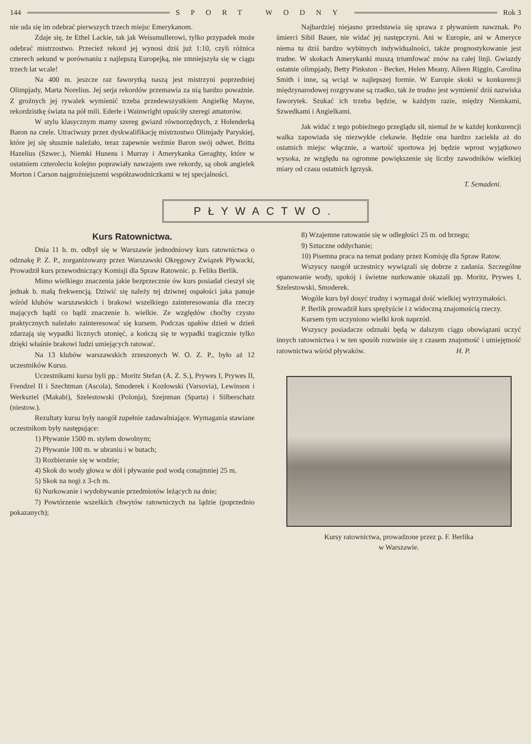144 SPORT WODNY Rok 3
nie uda się im odebrać pierwszych trzech miejsc Emerykanom.
Zdaje się, że Ethel Lackie, tak jak Weissmullerowi, tylko przypadek może odebrać mistrzostwo. Przecież rekord jej wynosi dziś już 1:10, czyli różnica czterech sekund w porównaniu z najlepszą Europejką, nie zmniejszyła się w ciągu trzech lat wcale!
Na 400 m. jeszcze raz faworytką naszą jest mistrzyni poprzedniej Olimpjady, Marta Norelius. Jej serja rekordów przemawia za nią bardzo poważnie. Z groźnych jej rywalek wymienić trzeba przedewszystkiem Angielkę Mayne, rekordzistkę świata na pół mili. Ederle i Wainwright opuściły szeregi amatorów.
W stylu klasycznym mamy szereg gwiazd równorzędnych, z Holenderką Baron na czele. Utraciwszy przez dyskwalifikację mistrzostwo Olimjady Paryskiej, które jej się słusznie należało, teraz zapewnie weźmie Baron swój odwet. Britta Hazelius (Szwec.), Niemki Hunens i Murray i Amerykanka Geraghty, które w ostatniem czteroleciu kolejno poprawiały nawzajem swe rekordy, są obok angielek Morton i Carson najgroźniejszemi współzawodniczkami w tej specjalności.
Najbardziej niejasno przedstawia się sprawa z pływaniem nawznak. Po śmierci Sibil Bauer, nie widać jej następczyni. Ani w Europie, ani w Ameryce niema tu dziś bardzo wybitnych indywidualności, także prognostykowanie jest trudne. W skokach Amerykanki muszą triumfować znów na całej linji. Gwiazdy ostatnie olimpjady, Betty Pinkston - Becker, Helen Meany, Aileen Riggin, Carolina Smith i inne, są wciąż w najlepszej formie. W Europie skoki w konkurencji międzynarodowej rozgrywane są rzadko, tak że trudno jest wymienić dziś nazwiska faworytek. Szukać ich trzeba będzie, w każdym razie, między Niemkami, Szwedkami i Angielkami.
Jak widać z tego pobieżnego przeglądu sił, niemal że w każdej konkurencji walka zapowiada się niezwykle ciekawie. Będzie ona bardzo zaciekła aż do ostatnich miejsc włącznie, a wartość sportowa jej będzie wprost wyjątkowo wysoka, ze względu na ogromne powiększenie się liczby zawodników wielkiej miary od czasu ostatnich Igrzysk.
T. Semadeni.
PŁYWACTWO.
Kurs Ratownictwa.
Dnia 11 b. m. odbył się w Warszawie jednodniowy kurs ratownictwa o odznakę P. Z. P., zorganizowany przez Warszawski Okręgowy Związek Pływacki, Prowadził kurs przewodniczący Komisji dla Spraw Ratownic. p. Feliks Berlik.
Mimo wielkiego znaczenia jakie bezprzecznie ów kurs posiadał cieszył się jednak b. małą frekwencją. Dziwić się należy tej dziwnej ospałości jaka panuje wśród klubów warszawskich i brakowi wszelkiego zainteresowania dla rzeczy mających bądź co bądź znaczenie b. wielkie. Ze względów choćby czysto praktycznych należało zainteresować się kursem. Podczas upałów dzień w dzień zdarzają się wypadki licznych utonięć, a kończą się te wypadki tragicznie tylko dzięki właśnie brakowi ludzi umiejących ratować.
Na 13 klubów warszawskich zrzeszonych W. O. Z. P., było aż 12 uczestników Kursu.
Uczestnikami kursu byli pp.: Moritz Stefan (A. Z. S.), Prywes I, Prywes II, Frendzel II i Szechtman (Ascola), Smoderek i Kozłowski (Varsovia), Lewinson i Werksztel (Makabi), Szelestowski (Polonja), Szejnman (Sparta) i Silberschatz (niestow.).
Rezultaty kursu były naogół zupełnie zadawalniające. Wymagania stawiane uczestnikom były następujące:
1) Pływanie 1500 m. stylem dowolnym;
2) Pływanie 100 m. w ubraniu i w butach;
3) Rozbieranie się w wodzie;
4) Skok do wody głowa w dół i pływanie pod wodą conajmniej 25 m.
5) Skok na nogi z 3-ch m.
6) Nurkowanie i wydobywanie przedmiotów leżących na dnie;
7) Powtórzenie wszelkich chwytów ratowniczych na lądzie (poprzednio pokazanych);
8) Wzajemne ratowanie się w odległości 25 m. od brzegu;
9) Sztuczne oddychanie;
10) Pisemna praca na temat podany przez Komisję dla Spraw Ratow.
Wszyscy naogół uczestnicy wywiązali się dobrze z zadania. Szczególne opanowanie wody, spokój i świetne nurkowanie okazali pp. Moritz, Prywes I, Szelestowski, Smoderek.
Wogóle kurs był dosyć trudny i wymagał dość wielkiej wytrzymałości.
P. Berlik prowadził kurs sprężyście i z widoczną znajomością rzeczy.
Kursem tym uczyniono wielki krok naprzód.
Wszyscy posiadacze odznaki będą w dalszym ciągu obowiązani uczyć innych ratownictwa i w ten sposób rozwinie się z czasem znajomość i umiejętność ratownictwa wśród pływaków. H. P.
Kursy ratownictwa, prowadzone przez p. F. Berlika
w Warszawie.